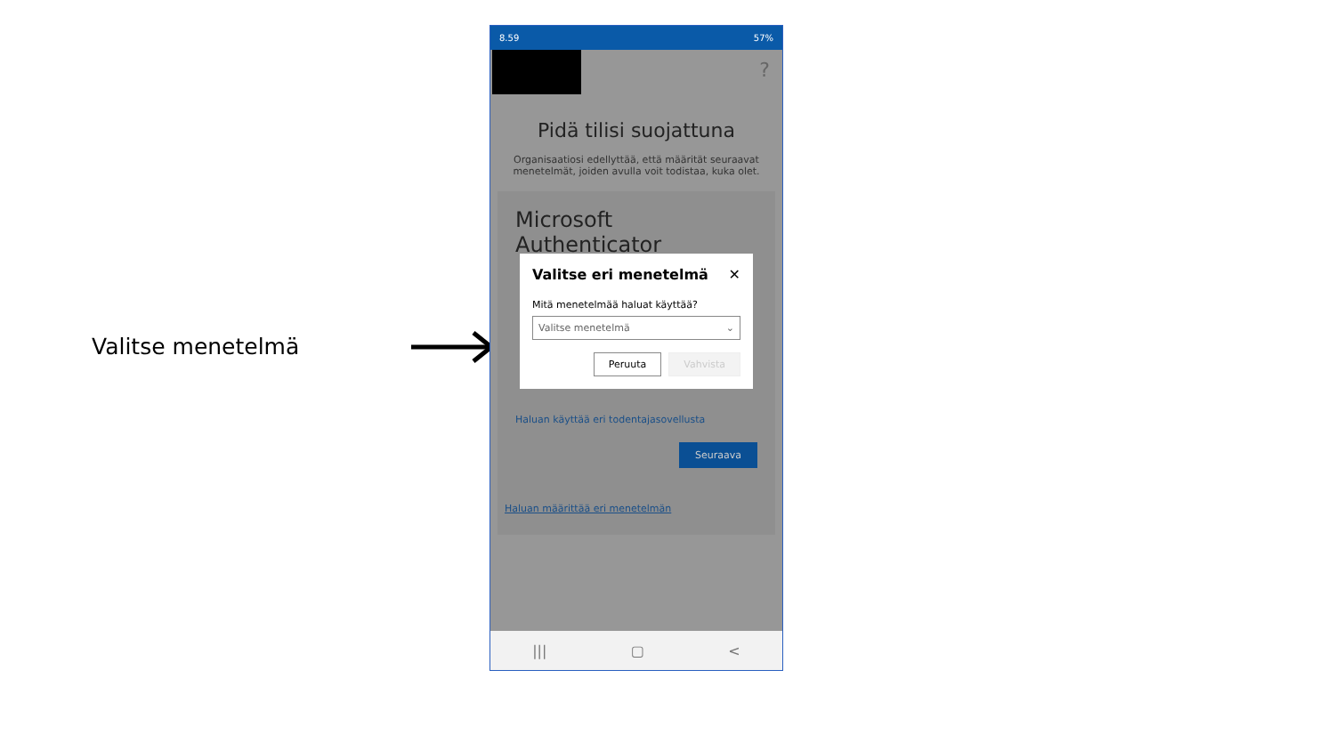Valitse menetelmä
8.59 57%
?
Pidä tilisi suojattuna
Organisaatiosi edellyttää, että määrität seuraavat menetelmät, joiden avulla voit todistaa, kuka olet.
Microsoft Authenticator
Valitse eri menetelmä ✕
Mitä menetelmää haluat käyttää?
Valitse menetelmä ⌄
Peruuta Vahvista
Haluan käyttää eri todentajasovellusta
Seuraava
Haluan määrittää eri menetelmän
||| ▢ <